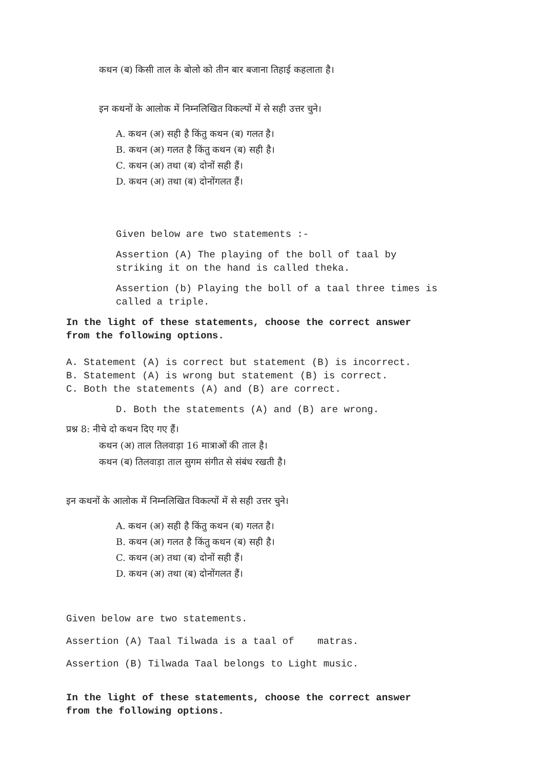कथन (ब) किसी ताल के बोलो को तीन बार बजाना तिहाई कहलाता है।
इन कथनों के आलोक में निम्नलिखित विकल्पों में से सही उत्तर चुने।
A. कथन (अ) सही है किंतु कथन (ब) गलत है।
B. कथन (अ) गलत है किंतु कथन (ब) सही है।
C. कथन (अ) तथा (ब) दोनों सही हैं।
D. कथन (अ) तथा (ब) दोनोंगलत हैं।
Given below are two statements :-
Assertion (A) The playing of the boll of taal by
striking it on the hand is called theka.
Assertion (b) Playing the boll of a taal three times is
called a triple.
In the light of these statements, choose the correct answer
from the following options.
A. Statement (A) is correct but statement (B) is incorrect.
B. Statement (A) is wrong but statement (B) is correct.
C. Both the statements (A) and (B) are correct.
D. Both the statements (A) and (B) are wrong.
प्रश्न 8: नीचे दो कथन दिए गए हैं।
कथन (अ) ताल तिलवाड़ा 16 मात्राओं की ताल है।
कथन (ब) तिलवाड़ा ताल सुगम संगीत से संबंध रखती है।
इन कथनों के आलोक में निम्नलिखित विकल्पों में से सही उत्तर चुने।
A. कथन (अ) सही है किंतु कथन (ब) गलत है।
B. कथन (अ) गलत है किंतु कथन (ब) सही है।
C. कथन (अ) तथा (ब) दोनों सही हैं।
D. कथन (अ) तथा (ब) दोनोंगलत हैं।
Given below are two statements.
Assertion (A) Taal Tilwada is a taal of matras.
Assertion (B) Tilwada Taal belongs to Light music.
In the light of these statements, choose the correct answer
from the following options.